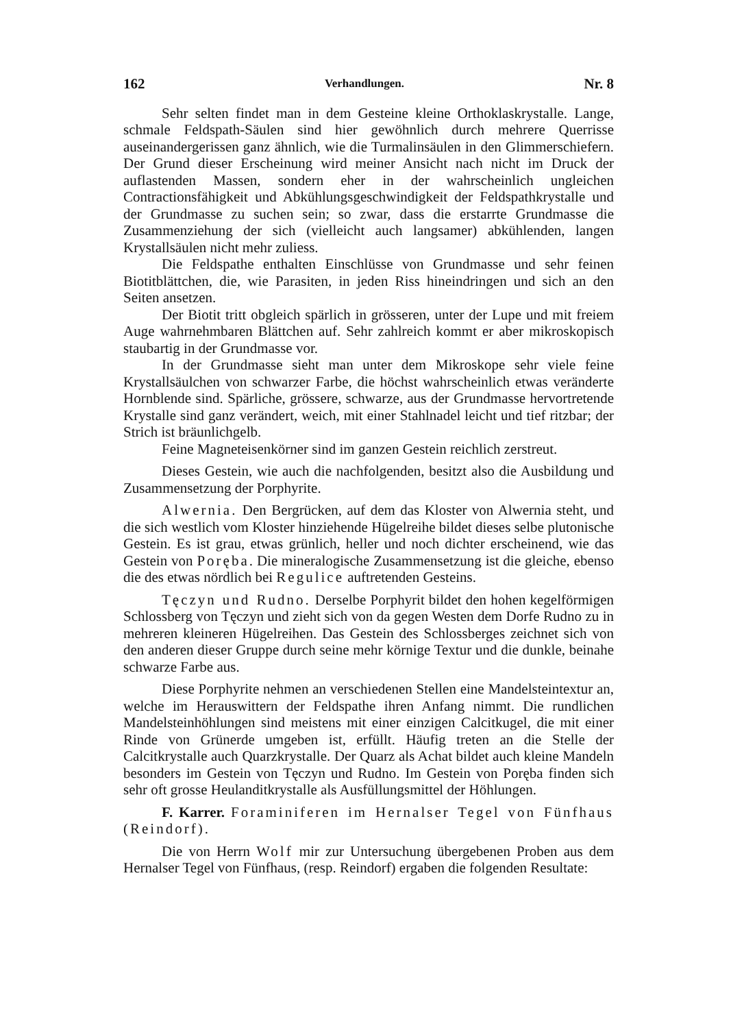162 Verhandlungen. Nr. 8
Sehr selten findet man in dem Gesteine kleine Orthoklaskrystalle. Lange, schmale Feldspath-Säulen sind hier gewöhnlich durch mehrere Querrisse auseinandergerissen ganz ähnlich, wie die Turmalinsäulen in den Glimmerschiefern. Der Grund dieser Erscheinung wird meiner Ansicht nach nicht im Druck der auflastenden Massen, sondern eher in der wahrscheinlich ungleichen Contractionsfähigkeit und Abkühlungsgeschwindigkeit der Feldspathkrystalle und der Grundmasse zu suchen sein; so zwar, dass die erstarrte Grundmasse die Zusammenziehung der sich (vielleicht auch langsamer) abkühlenden, langen Krystallsäulen nicht mehr zuliess.
Die Feldspathe enthalten Einschlüsse von Grundmasse und sehr feinen Biotitblättchen, die, wie Parasiten, in jeden Riss hineindringen und sich an den Seiten ansetzen.
Der Biotit tritt obgleich spärlich in grösseren, unter der Lupe und mit freiem Auge wahrnehmbaren Blättchen auf. Sehr zahlreich kommt er aber mikroskopisch staubartig in der Grundmasse vor.
In der Grundmasse sieht man unter dem Mikroskope sehr viele feine Krystallsäulchen von schwarzer Farbe, die höchst wahrscheinlich etwas veränderte Hornblende sind. Spärliche, grössere, schwarze, aus der Grundmasse hervortretende Krystalle sind ganz verändert, weich, mit einer Stahlnadel leicht und tief ritzbar; der Strich ist bräunlichgelb.
Feine Magneteisenkörner sind im ganzen Gestein reichlich zerstreut.
Dieses Gestein, wie auch die nachfolgenden, besitzt also die Ausbildung und Zusammensetzung der Porphyrite.
Alwernia. Den Bergrücken, auf dem das Kloster von Alwernia steht, und die sich westlich vom Kloster hinziehende Hügelreihe bildet dieses selbe plutonische Gestein. Es ist grau, etwas grünlich, heller und noch dichter erscheinend, wie das Gestein von Poręba. Die mineralogische Zusammensetzung ist die gleiche, ebenso die des etwas nördlich bei Regulice auftretenden Gesteins.
Tęczyn und Rudno. Derselbe Porphyrit bildet den hohen kegelförmigen Schlossberg von Tęczyn und zieht sich von da gegen Westen dem Dorfe Rudno zu in mehreren kleineren Hügelreihen. Das Gestein des Schlossberges zeichnet sich von den anderen dieser Gruppe durch seine mehr körnige Textur und die dunkle, beinahe schwarze Farbe aus.
Diese Porphyrite nehmen an verschiedenen Stellen eine Mandelsteintextur an, welche im Herauswittern der Feldspathe ihren Anfang nimmt. Die rundlichen Mandelsteinhöhlungen sind meistens mit einer einzigen Calcitkugel, die mit einer Rinde von Grünerde umgeben ist, erfüllt. Häufig treten an die Stelle der Calcitkrystalle auch Quarzkrystalle. Der Quarz als Achat bildet auch kleine Mandeln besonders im Gestein von Tęczyn und Rudno. Im Gestein von Poręba finden sich sehr oft grosse Heulanditkrystalle als Ausfüllungsmittel der Höhlungen.
F. Karrer. Foraminiferen im Hernalser Tegel von Fünfhaus (Reindorf).
Die von Herrn Wolf mir zur Untersuchung übergebenen Proben aus dem Hernalser Tegel von Fünfhaus, (resp. Reindorf) ergaben die folgenden Resultate: